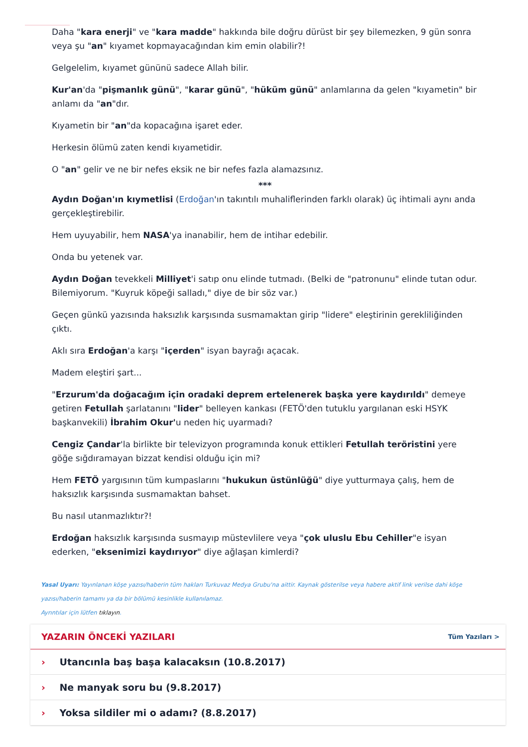Daha "kara enerji" ve "kara madde" hakkında bile doğru dürüst bir şey bilemezken, 9 gün sonra veya şu "an" kıyamet kopmayacağından kim emin olabilir?!
Gelgelelim, kıyamet gününü sadece Allah bilir.
Kur'an'da "pişmanlık günü", "karar günü", "hüküm günü" anlamlarına da gelen "kıyametin" bir anlamı da "an"dır.
Kıyametin bir "an"da kopacağına işaret eder.
Herkesin ölümü zaten kendi kıyametidir.
O "an" gelir ve ne bir nefes eksik ne bir nefes fazla alamazsınız.
***
Aydın Doğan'ın kıymetlisi (Erdoğan'ın takıntılı muhaliflerinden farklı olarak) üç ihtimali aynı anda gerçekleştirebilir.
Hem uyuyabilir, hem NASA'ya inanabilir, hem de intihar edebilir.
Onda bu yetenek var.
Aydın Doğan tevekkeli Milliyet'i satıp onu elinde tutmadı. (Belki de "patronunu" elinde tutan odur. Bilemiyorum. "Kuyruk köpeği salladı," diye de bir söz var.)
Geçen günkü yazısında haksızlık karşısında susmamaktan girip "lidere" eleştirinin gerekliliğinden çıktı.
Aklı sıra Erdoğan'a karşı "içerden" isyan bayrağı açacak.
Madem eleştiri şart...
"Erzurum'da doğacağım için oradaki deprem ertelenerek başka yere kaydırıldı" demeye getiren Fetullah şarlatanını "lider" belleyen kankası (FETÖ'den tutuklu yargılanan eski HSYK başkanvekili) İbrahim Okur'u neden hiç uyarmadı?
Cengiz Çandar'la birlikte bir televizyon programında konuk ettikleri Fetullah teröristini yere göğe sığdıramayan bizzat kendisi olduğu için mi?
Hem FETÖ yargısının tüm kumpaslarını "hukukun üstünlüğü" diye yutturmaya çalış, hem de haksızlık karşısında susmamaktan bahset.
Bu nasıl utanmazlıktır?!
Erdoğan haksızlık karşısında susmayıp müstevlilere veya "çok uluslu Ebu Cehiller"e isyan ederken, "eksenimizi kaydırıyor" diye ağlaşan kimlerdi?
Yasal Uyarı: Yayınlanan köşe yazısı/haberin tüm hakları Turkuvaz Medya Grubu'na aittir. Kaynak gösterilse veya habere aktif link verilse dahi köşe yazısı/haberin tamamı ya da bir bölümü kesinlikle kullanılamaz.
Ayrıntılar için lütfen tıklayın.
YAZARIN ÖNCEKİ YAZILARI
Tüm Yazıları >
› Utancınla baş başa kalacaksın (10.8.2017)
› Ne manyak soru bu (9.8.2017)
› Yoksa sildiler mi o adamı? (8.8.2017)